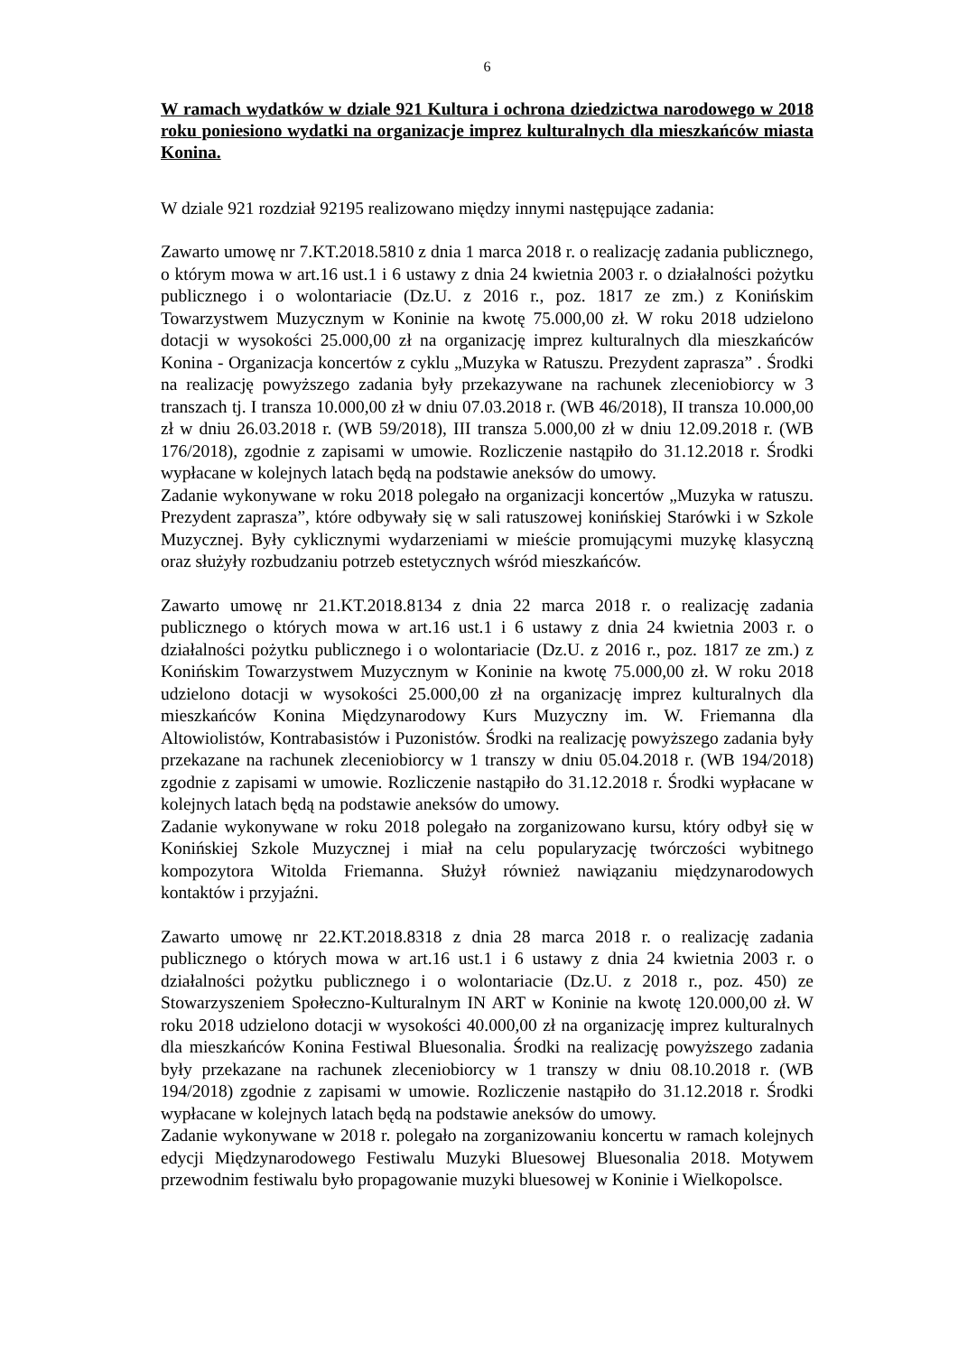6
W ramach wydatków w dziale 921 Kultura i ochrona dziedzictwa narodowego w 2018 roku poniesiono wydatki na organizacje imprez kulturalnych dla mieszkańców miasta Konina.
W dziale 921 rozdział 92195 realizowano między innymi następujące zadania:
Zawarto umowę nr 7.KT.2018.5810 z dnia 1 marca 2018 r. o realizację zadania publicznego, o którym mowa w art.16 ust.1 i 6 ustawy z dnia 24 kwietnia 2003 r. o działalności pożytku publicznego i o wolontariacie (Dz.U. z 2016 r., poz. 1817 ze zm.) z Konińskim Towarzystwem Muzycznym w Koninie na kwotę 75.000,00 zł. W roku 2018 udzielono dotacji w wysokości 25.000,00 zł na organizację imprez kulturalnych dla mieszkańców Konina - Organizacja koncertów z cyklu „Muzyka w Ratuszu. Prezydent zaprasza” . Środki na realizację powyższego zadania były przekazywane na rachunek zleceniobiorcy w 3 transzach tj. I transza 10.000,00 zł w dniu 07.03.2018 r. (WB 46/2018), II transza 10.000,00 zł w dniu 26.03.2018 r. (WB 59/2018), III transza 5.000,00 zł w dniu 12.09.2018 r. (WB 176/2018), zgodnie z zapisami w umowie. Rozliczenie nastąpiło do 31.12.2018 r. Środki wypłacane w kolejnych latach będą na podstawie aneksów do umowy.
Zadanie wykonywane w roku 2018 polegało na organizacji koncertów „Muzyka w ratuszu. Prezydent zaprasza”, które odbywały się w sali ratuszowej konińskiej Starówki i w Szkole Muzycznej. Były cyklicznymi wydarzeniami w mieście promującymi muzykę klasyczną oraz służyły rozbudzaniu potrzeb estetycznych wśród mieszkańców.
Zawarto umowę nr 21.KT.2018.8134 z dnia 22 marca 2018 r. o realizację zadania publicznego o których mowa w art.16 ust.1 i 6 ustawy z dnia 24 kwietnia 2003 r. o działalności pożytku publicznego i o wolontariacie (Dz.U. z 2016 r., poz. 1817 ze zm.) z Konińskim Towarzystwem Muzycznym w Koninie na kwotę 75.000,00 zł. W roku 2018 udzielono dotacji w wysokości 25.000,00 zł na organizację imprez kulturalnych dla mieszkańców Konina Międzynarodowy Kurs Muzyczny im. W. Friemanna dla Altowiolistów, Kontrabasistów i Puzonistów. Środki na realizację powyższego zadania były przekazane na rachunek zleceniobiorcy w 1 transzy w dniu 05.04.2018 r. (WB 194/2018) zgodnie z zapisami w umowie. Rozliczenie nastąpiło do 31.12.2018 r. Środki wypłacane w kolejnych latach będą na podstawie aneksów do umowy.
Zadanie wykonywane w roku 2018 polegało na zorganizowano kursu, który odbył się w Konińskiej Szkole Muzycznej i miał na celu popularyzację twórczości wybitnego kompozytora Witolda Friemanna. Służył również nawiązaniu międzynarodowych kontaktów i przyjaźni.
Zawarto umowę nr 22.KT.2018.8318 z dnia 28 marca 2018 r. o realizację zadania publicznego o których mowa w art.16 ust.1 i 6 ustawy z dnia 24 kwietnia 2003 r. o działalności pożytku publicznego i o wolontariacie (Dz.U. z 2018 r., poz. 450) ze Stowarzyszeniem Społeczno-Kulturalnym IN ART w Koninie na kwotę 120.000,00 zł. W roku 2018 udzielono dotacji w wysokości 40.000,00 zł na organizację imprez kulturalnych dla mieszkańców Konina Festiwal Bluesonalia. Środki na realizację powyższego zadania były przekazane na rachunek zleceniobiorcy w 1 transzy w dniu 08.10.2018 r. (WB 194/2018) zgodnie z zapisami w umowie. Rozliczenie nastąpiło do 31.12.2018 r. Środki wypłacane w kolejnych latach będą na podstawie aneksów do umowy.
Zadanie wykonywane w 2018 r. polegało na zorganizowaniu koncertu w ramach kolejnych edycji Międzynarodowego Festiwalu Muzyki Bluesowej Bluesonalia 2018. Motywem przewodnim festiwalu było propagowanie muzyki bluesowej w Koninie i Wielkopolsce.